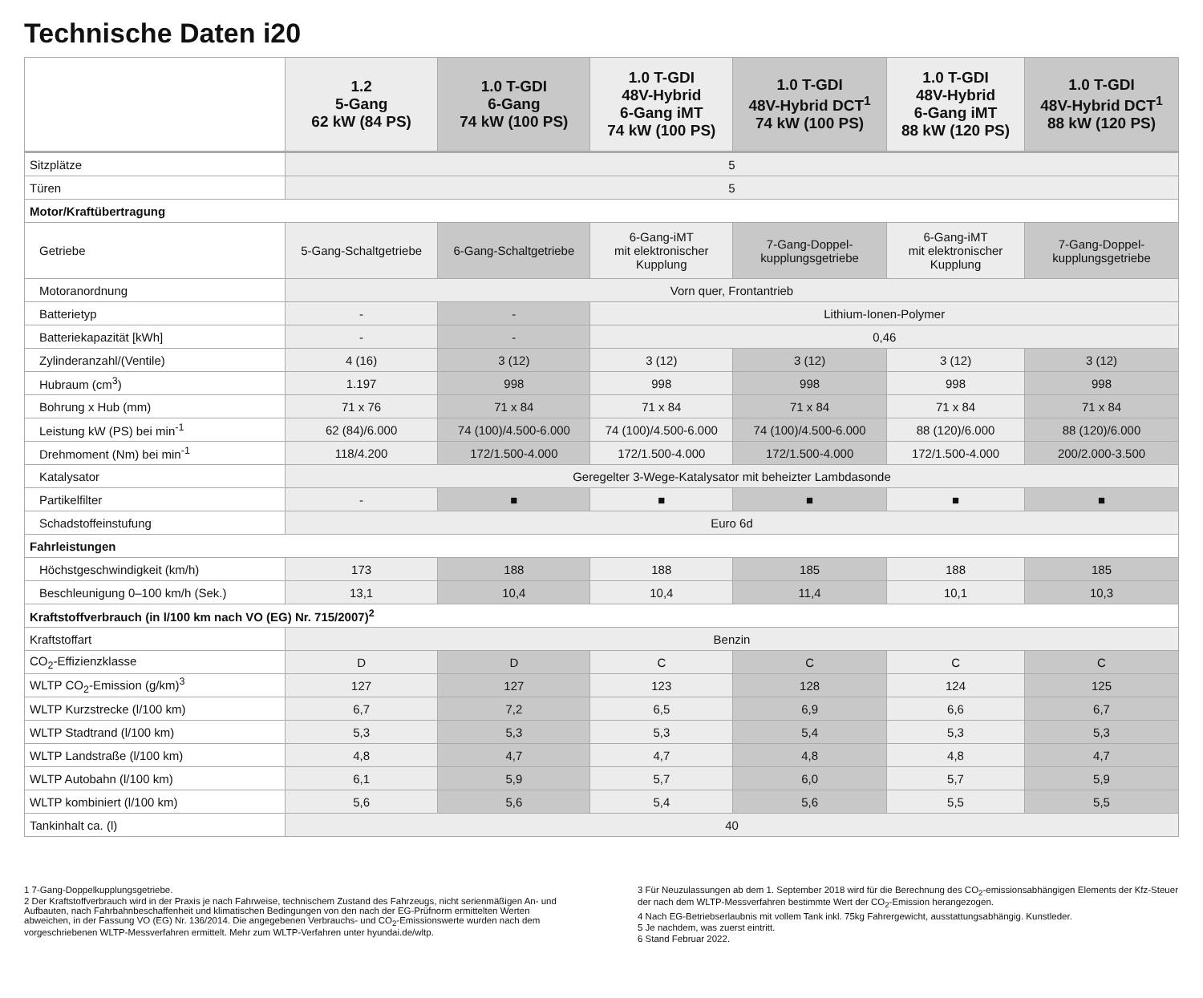Technische Daten i20
| | 1.2 5-Gang 62 kW (84 PS) | 1.0 T-GDI 6-Gang 74 kW (100 PS) | 1.0 T-GDI 48V-Hybrid 6-Gang iMT 74 kW (100 PS) | 1.0 T-GDI 48V-Hybrid DCT<sup>1</sup> 74 kW (100 PS) | 1.0 T-GDI 48V-Hybrid 6-Gang iMT 88 kW (120 PS) | 1.0 T-GDI 48V-Hybrid DCT<sup>1</sup> 88 kW (120 PS) |
| --- | --- | --- | --- | --- | --- | --- |
| Sitzplätze | 5 | | | | | |
| Türen | 5 | | | | | |
| Motor/Kraftübertragung | | | | | | |
| Getriebe | 5-Gang-Schaltgetriebe | 6-Gang-Schaltgetriebe | 6-Gang-iMT mit elektronischer Kupplung | 7-Gang-Doppel- kupplungsgetriebe | 6-Gang-iMT mit elektronischer Kupplung | 7-Gang-Doppel- kupplungsgetriebe |
| Motoranordnung | Vorn quer, Frontantrieb | | | | | |
| Batterietyp | - | - | Lithium-Ionen-Polymer | | | |
| Batteriekapazität [kWh] | - | - | 0,46 | | | |
| Zylinderanzahl/(Ventile) | 4 (16) | 3 (12) | 3 (12) | 3 (12) | 3 (12) | 3 (12) |
| Hubraum (cm<sup>3</sup>) | 1.197 | 998 | 998 | 998 | 998 | 998 |
| Bohrung x Hub (mm) | 71 x 76 | 71 x 84 | 71 x 84 | 71 x 84 | 71 x 84 | 71 x 84 |
| Leistung kW (PS) bei min<sup>-1</sup> | 62 (84)/6.000 | 74 (100)/4.500-6.000 | 74 (100)/4.500-6.000 | 74 (100)/4.500-6.000 | 88 (120)/6.000 | 88 (120)/6.000 |
| Drehmoment (Nm) bei min<sup>-1</sup> | 118/4.200 | 172/1.500-4.000 | 172/1.500-4.000 | 172/1.500-4.000 | 172/1.500-4.000 | 200/2.000-3.500 |
| Katalysator | Geregelter 3-Wege-Katalysator mit beheizter Lambdasonde | | | | | |
| Partikelfilter | - | ■ | ■ | ■ | ■ | ■ |
| Schadstoffeinstufung | Euro 6d | | | | | |
| Fahrleistungen | | | | | | |
| Höchstgeschwindigkeit (km/h) | 173 | 188 | 188 | 185 | 188 | 185 |
| Beschleunigung 0–100 km/h (Sek.) | 13,1 | 10,4 | 10,4 | 11,4 | 10,1 | 10,3 |
| Kraftstoffverbrauch (in l/100 km nach VO (EG) Nr. 715/2007)<sup>2</sup> | | | | | | |
| Kraftstoffart | Benzin | | | | | |
| CO<sub>2</sub>-Effizienzklasse | D | D | C | C | C | C |
| WLTP CO<sub>2</sub>-Emission (g/km)<sup>3</sup> | 127 | 127 | 123 | 128 | 124 | 125 |
| WLTP Kurzstrecke (l/100 km) | 6,7 | 7,2 | 6,5 | 6,9 | 6,6 | 6,7 |
| WLTP Stadtrand (l/100 km) | 5,3 | 5,3 | 5,3 | 5,4 | 5,3 | 5,3 |
| WLTP Landstraße (l/100 km) | 4,8 | 4,7 | 4,7 | 4,8 | 4,8 | 4,7 |
| WLTP Autobahn (l/100 km) | 6,1 | 5,9 | 5,7 | 6,0 | 5,7 | 5,9 |
| WLTP kombiniert (l/100 km) | 5,6 | 5,6 | 5,4 | 5,6 | 5,5 | 5,5 |
| Tankinhalt ca. (l) | 40 | | | | | |
1 7-Gang-Doppelkupplungsgetriebe.
2 Der Kraftstoffverbrauch wird in der Praxis je nach Fahrweise, technischem Zustand des Fahrzeugs, nicht serienmäßigen An- und Aufbauten, nach Fahrbahnbeschaffenheit und klimatischen Bedingungen von den nach der EG-Prüfnorm ermittelten Werten abweichen, in der Fassung VO (EG) Nr. 136/2014. Die angegebenen Verbrauchs- und CO<sub>2</sub>-Emissionswerte wurden nach dem vorgeschriebenen WLTP-Messverfahren ermittelt. Mehr zum WLTP-Verfahren unter hyundai.de/wltp.
3 Für Neuzulassungen ab dem 1. September 2018 wird für die Berechnung des CO<sub>2</sub>-emissionsabhängigen Elements der Kfz-Steuer der nach dem WLTP-Messverfahren bestimmte Wert der CO<sub>2</sub>-Emission herangezogen.
4 Nach EG-Betriebserlaubnis mit vollem Tank inkl. 75kg Fahrergewicht, ausstattungsabhängig. Kunstleder.
5 Je nachdem, was zuerst eintritt.
6 Stand Februar 2022.